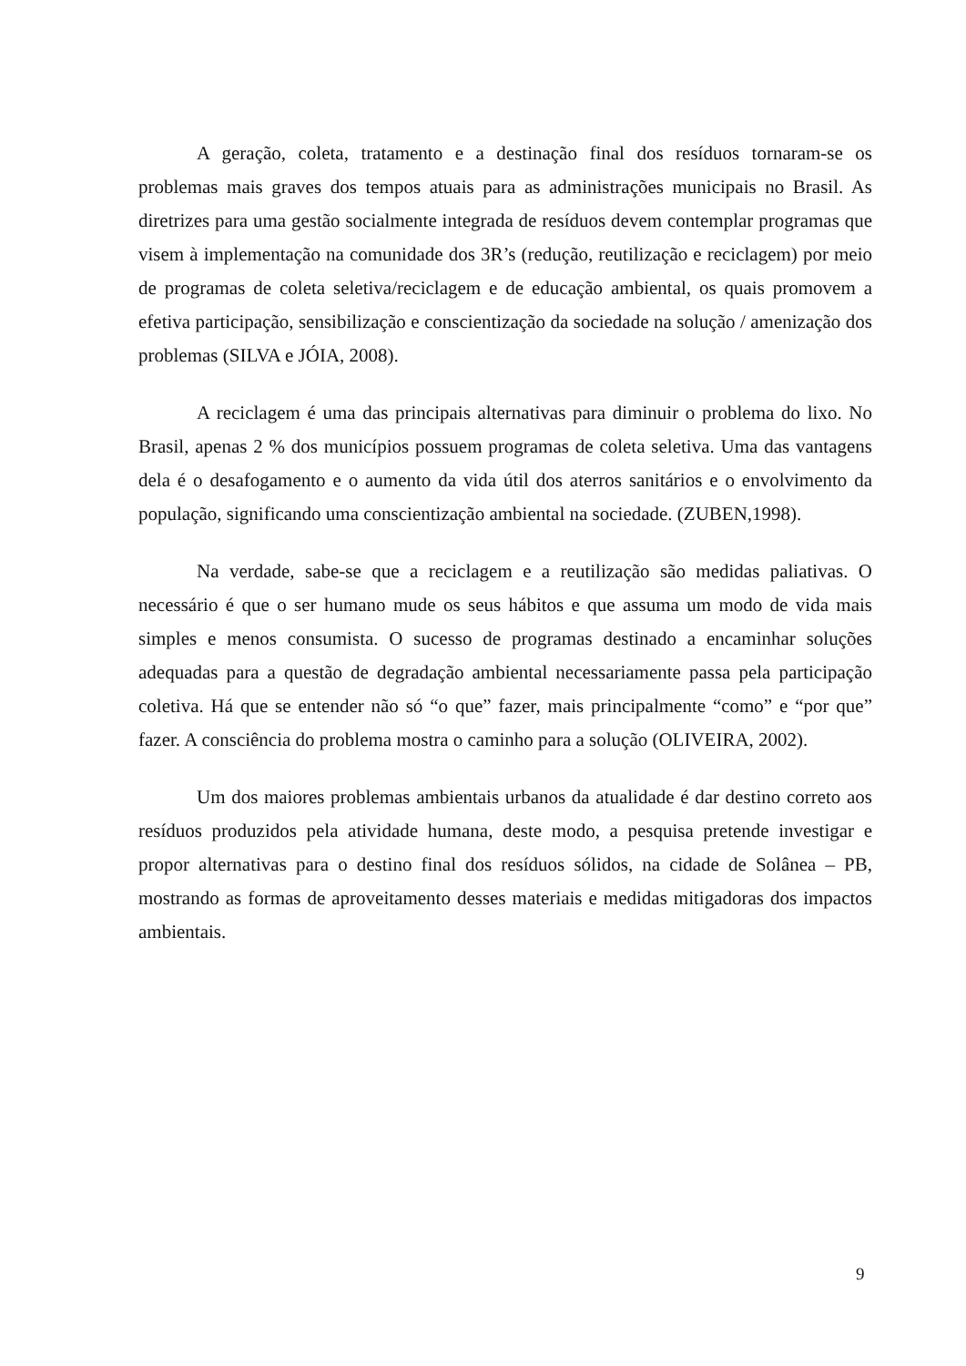A geração, coleta, tratamento e a destinação final dos resíduos tornaram-se os problemas mais graves dos tempos atuais para as administrações municipais no Brasil. As diretrizes para uma gestão socialmente integrada de resíduos devem contemplar programas que visem à implementação na comunidade dos 3R’s (redução, reutilização e reciclagem) por meio de programas de coleta seletiva/reciclagem e de educação ambiental, os quais promovem a efetiva participação, sensibilização e conscientização da sociedade na solução / amenização dos problemas (SILVA e JÓIA, 2008).
A reciclagem é uma das principais alternativas para diminuir o problema do lixo. No Brasil, apenas 2 % dos municípios possuem programas de coleta seletiva. Uma das vantagens dela é o desafogamento e o aumento da vida útil dos aterros sanitários e o envolvimento da população, significando uma conscientização ambiental na sociedade. (ZUBEN,1998).
Na verdade, sabe-se que a reciclagem e a reutilização são medidas paliativas. O necessário é que o ser humano mude os seus hábitos e que assuma um modo de vida mais simples e menos consumista. O sucesso de programas destinado a encaminhar soluções adequadas para a questão de degradação ambiental necessariamente passa pela participação coletiva. Há que se entender não só “o que” fazer, mais principalmente “como” e “por que” fazer. A consciência do problema mostra o caminho para a solução (OLIVEIRA, 2002).
Um dos maiores problemas ambientais urbanos da atualidade é dar destino correto aos resíduos produzidos pela atividade humana, deste modo, a pesquisa pretende investigar e propor alternativas para o destino final dos resíduos sólidos, na cidade de Solânea – PB, mostrando as formas de aproveitamento desses materiais e medidas mitigadoras dos impactos ambientais.
9